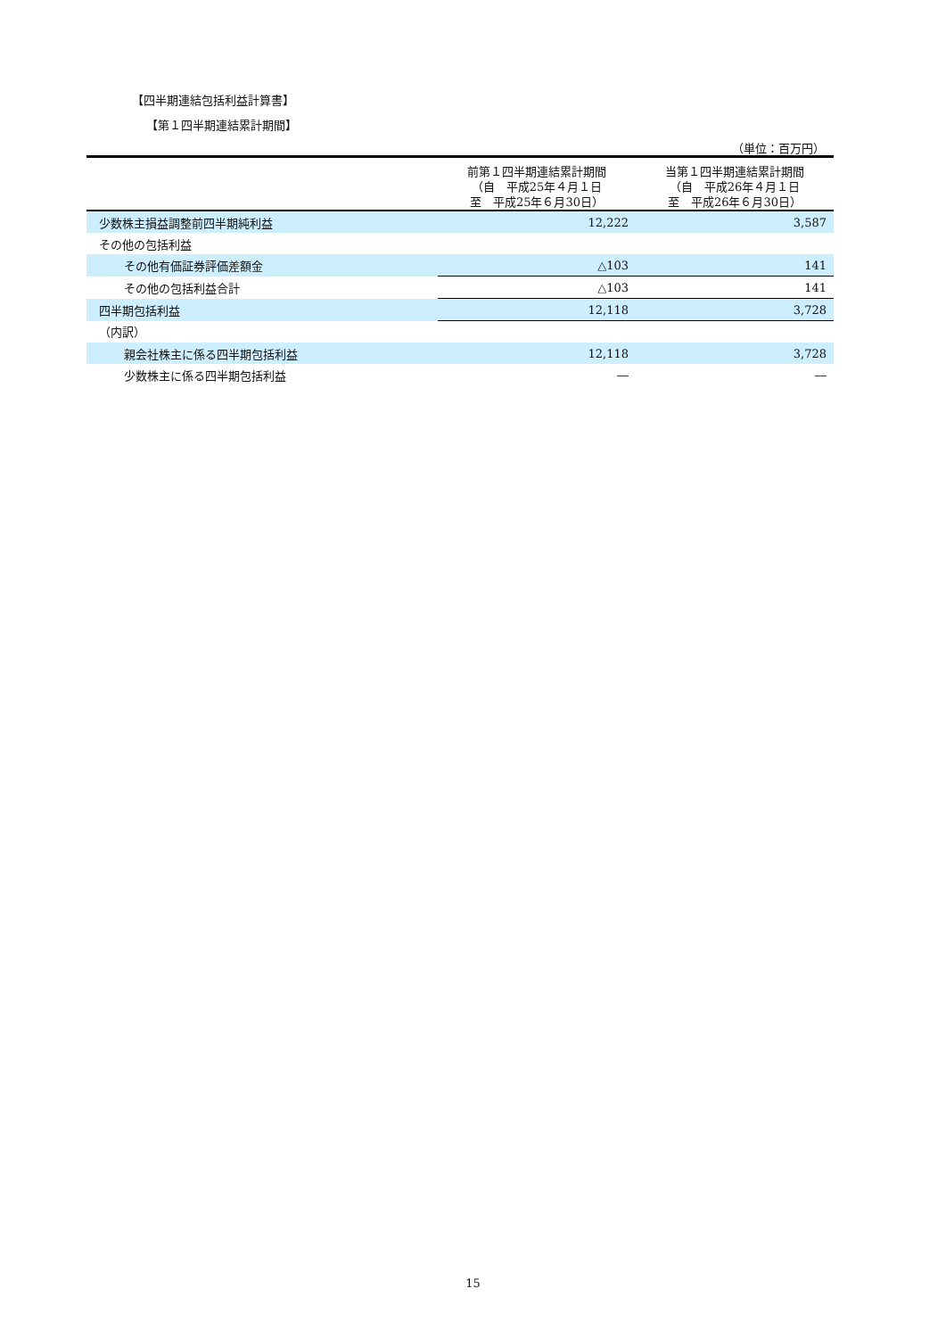【四半期連結包括利益計算書】
【第１四半期連結累計期間】
（単位：百万円）
| | 前第１四半期連結累計期間 （自 平成25年４月１日 至 平成25年６月30日） | 当第１四半期連結累計期間 （自 平成26年４月１日 至 平成26年６月30日） |
| --- | --- | --- |
| 少数株主損益調整前四半期純利益 | 12,222 | 3,587 |
| その他の包括利益 | | |
| その他有価証券評価差額金 | △103 | 141 |
| その他の包括利益合計 | △103 | 141 |
| 四半期包括利益 | 12,118 | 3,728 |
| （内訳） | | |
| 親会社株主に係る四半期包括利益 | 12,118 | 3,728 |
| 少数株主に係る四半期包括利益 | ― | ― |
15